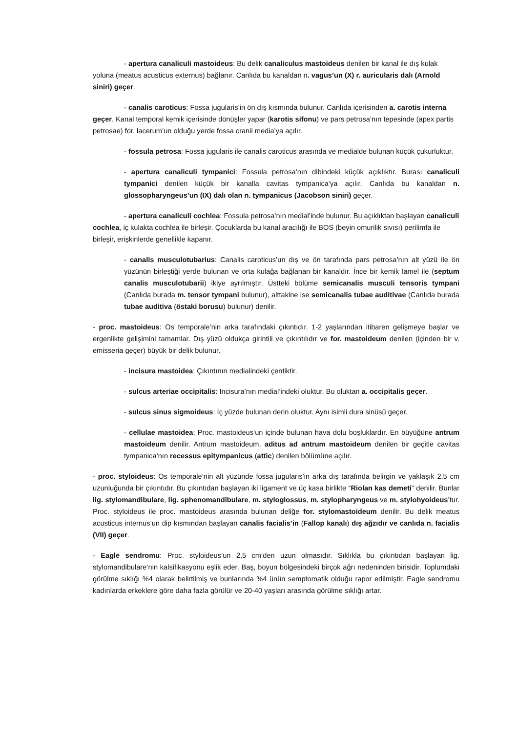- apertura canaliculi mastoideus: Bu delik canaliculus mastoideus denilen bir kanal ile dış kulak yoluna (meatus acusticus externus) bağlanır. Canlıda bu kanaldan n. vagus’un (X) r. auricularis dalı (Arnold siniri) geçer.
- canalis caroticus: Fossa jugularis’in ön dış kısmında bulunur. Canlıda içerisinden a. carotis interna geçer. Kanal temporal kemik içerisinde dönüşler yapar (karotis sifonu) ve pars petrosa’nın tepesinde (apex partis petrosae) for. lacerum’un olduğu yerde fossa cranii media’ya açılır.
- fossula petrosa: Fossa jugularis ile canalis caroticus arasında ve medialde bulunan küçük çukurluktur.
- apertura canaliculi tympanici: Fossula petrosa’nın dibindeki küçük açıklıktır. Burası canaliculi tympanici denilen küçük bir kanalla cavitas tympanica’ya açılır. Canlıda bu kanaldan n. glossopharyngeus’un (IX) dalı olan n. tympanicus (Jacobson siniri) geçer.
- apertura canaliculi cochlea: Fossula petrosa’nın medial’inde bulunur. Bu açıklıktan başlayan canaliculi cochlea, iç kulakta cochlea ile birleşir. Çocuklarda bu kanal aracılığı ile BOS (beyin omurilik sıvısı) perilimfa ile birleşir, erişkinlerde genellikle kapanır.
- canalis musculotubarius: Canalis caroticus’un dış ve ön tarafında pars petrosa’nın alt yüzü ile ön yüzünün birleştiği yerde bulunan ve orta kulağa bağlanan bir kanaldır. İnce bir kemik lamel ile (septum canalis musculotubarii) ikiye ayrılmıştır. Üstteki bölüme semicanalis musculi tensoris tympani (Canlıda burada m. tensor tympani bulunur), alttakine ise semicanalis tubae auditivae (Canlıda burada tubae auditiva (östaki borusu) bulunur) denilir.
- proc. mastoideus: Os temporale’nin arka tarafındaki çıkıntıdır. 1-2 yaşlarından itibaren gelişmeye başlar ve ergenlikte gelişimini tamamlar. Dış yüzü oldukça girintili ve çıkıntılıdır ve for. mastoideum denilen (içinden bir v. emisseria geçer) büyük bir delik bulunur.
- incisura mastoidea: Çıkıntının medialindeki çentiktir.
- sulcus arteriae occipitalis: Incisura’nın medial’indeki oluktur. Bu oluktan a. occipitalis geçer.
- sulcus sinus sigmoideus: İç yüzde bulunan derin oluktur. Aynı isimli dura sinüsü geçer.
- cellulae mastoidea: Proc. mastoideus’un içinde bulunan hava dolu boşluklardır. En büyüğüne antrum mastoideum denilir. Antrum mastoideum, aditus ad antrum mastoideum denilen bir geçitle cavitas tympanica’nın recessus epitympanicus (attic) denilen bölümüne açılır.
- proc. styloideus: Os temporale’nin alt yüzünde fossa jugularis’in arka dış tarafında belirgin ve yaklaşık 2,5 cm uzunluğunda bir çıkıntıdır. Bu çıkıntıdan başlayan iki ligament ve üç kasa birlikte “Riolan kas demeti” denilir. Bunlar lig. stylomandibulare, lig. sphenomandibulare, m. styloglossus, m. stylopharyngeus ve m. stylohyoideus’tur. Proc. styloideus ile proc. mastoideus arasında bulunan deliğe for. stylomastoideum denilir. Bu delik meatus acusticus internus’un dip kısmından başlayan canalis facialis’in (Fallop kanalı) dış ağzıdır ve canlıda n. facialis (VII) geçer.
- Eagle sendromu: Proc. styloideus’un 2,5 cm’den uzun olmasıdır. Sıklıkla bu çıkıntıdan başlayan lig. stylomandibulare’nin kalsifikasyonu eşlik eder. Baş, boyun bölgesindeki birçok ağrı nedeninden birisidir. Toplumdaki görülme sıklığı %4 olarak belirtilmiş ve bunlarında %4 ünün semptomatik olduğu rapor edilmiştir. Eagle sendromu kadınlarda erkeklere göre daha fazla görülür ve 20-40 yaşları arasında görülme sıklığı artar.